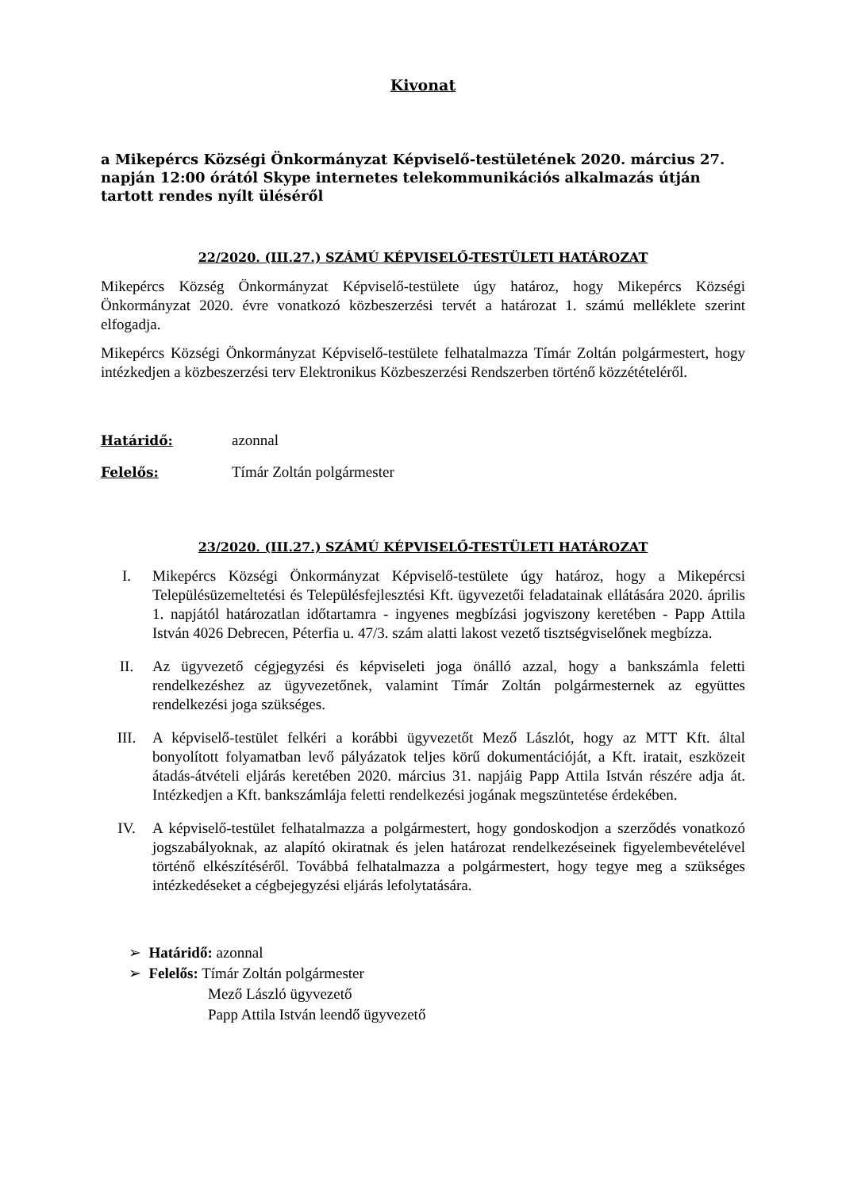Kivonat
a Mikepércs Községi Önkormányzat Képviselő-testületének 2020. március 27. napján 12:00 órától Skype internetes telekommunikációs alkalmazás útján tartott rendes nyílt üléséről
22/2020. (III.27.) SZÁMÚ KÉPVISELŐ-TESTÜLETI HATÁROZAT
Mikepércs Község Önkormányzat Képviselő-testülete úgy határoz, hogy Mikepércs Községi Önkormányzat 2020. évre vonatkozó közbeszerzési tervét a határozat 1. számú melléklete szerint elfogadja.
Mikepércs Községi Önkormányzat Képviselő-testülete felhatalmazza Tímár Zoltán polgármestert, hogy intézkedjen a közbeszerzési terv Elektronikus Közbeszerzési Rendszerben történő közzétételéről.
Határidő: azonnal
Felelős: Tímár Zoltán polgármester
23/2020. (III.27.) SZÁMÚ KÉPVISELŐ-TESTÜLETI HATÁROZAT
I. Mikepércs Községi Önkormányzat Képviselő-testülete úgy határoz, hogy a Mikepércsi Településüzemeltetési és Településfejlesztési Kft. ügyvezetői feladatainak ellátására 2020. április 1. napjától határozatlan időtartamra - ingyenes megbízási jogviszony keretében - Papp Attila István 4026 Debrecen, Péterfia u. 47/3. szám alatti lakost vezető tisztségviselőnek megbízza.
II. Az ügyvezető cégjegyzési és képviseleti joga önálló azzal, hogy a bankszámla feletti rendelkezéshez az ügyvezetőnek, valamint Tímár Zoltán polgármesternek az együttes rendelkezési joga szükséges.
III. A képviselő-testület felkéri a korábbi ügyvezetőt Mező Lászlót, hogy az MTT Kft. által bonyolított folyamatban levő pályázatok teljes körű dokumentációját, a Kft. iratait, eszközeit átadás-átvételi eljárás keretében 2020. március 31. napjáig Papp Attila István részére adja át. Intézkedjen a Kft. bankszámlája feletti rendelkezési jogának megszüntetése érdekében.
IV. A képviselő-testület felhatalmazza a polgármestert, hogy gondoskodjon a szerződés vonatkozó jogszabályoknak, az alapító okiratnak és jelen határozat rendelkezéseinek figyelembevételével történő elkészítéséről. Továbbá felhatalmazza a polgármestert, hogy tegye meg a szükséges intézkedéseket a cégbejegyzési eljárás lefolytatására.
➢ Határidő: azonnal
➢ Felelős: Tímár Zoltán polgármester
Mező László ügyvezető
Papp Attila István leendő ügyvezető